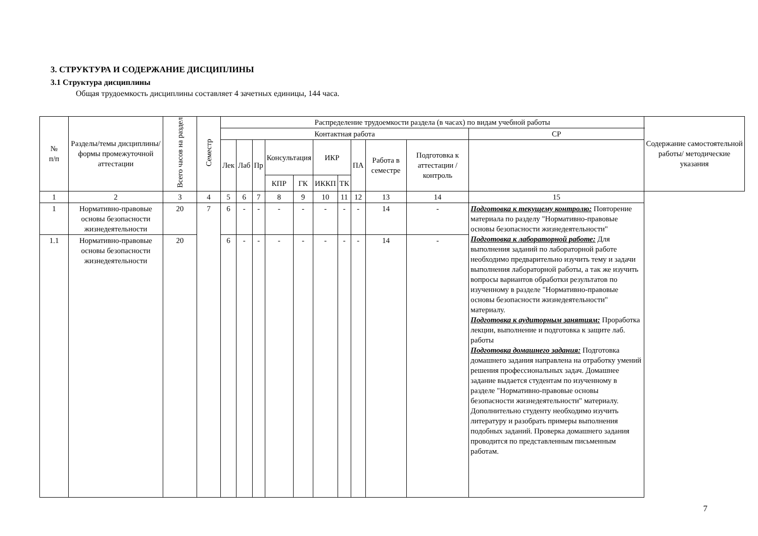3. СТРУКТУРА И СОДЕРЖАНИЕ ДИСЦИПЛИНЫ
3.1 Структура дисциплины
Общая трудоемкость дисциплины составляет 4 зачетных единицы, 144 часа.
| № п/п | Разделы/темы дисциплины/формы промежуточной аттестации | Всего часов на раздел | Семестр | Распределение трудоемкости раздела (в часах) по видам учебной работы | | | | | | | | | | | Содержание самостоятельной работы/ методические указания |
| --- | --- | --- | --- | --- | --- | --- | --- | --- | --- | --- | --- | --- | --- | --- | --- |
| | | | | Контактная работа | | | | | | | | | | СР | |
| | | | | Лек | Лаб | Пр | Консультация | | ИКР | | ПА | Работа в семестре | Подготовка к аттестации /контроль | | |
| | | | | | | | КПР | ГК | ИККП | ТК | | | | | |
| 1 | 2 | 3 | 4 | 5 | 6 | 7 | 8 | 9 | 10 | 11 | 12 | 13 | 14 | 15 | |
| 1 | Нормативно-правовые основы безопасности жизнедеятельности | 20 | 7 | 6 | - | - | - | - | - | - | - | 14 | - | Подготовка к текущему контролю: Повторение материала по разделу "Нормативно-правовые основы безопасности жизнедеятельности" Подготовка к лабораторной работе: Для выполнения заданий по лабораторной работе необходимо предварительно изучить тему и задачи выполнения лабораторной работы, а так же изучить вопросы вариантов обработки результатов по изученному в разделе "Нормативно-правовые основы безопасности жизнедеятельности" материалу. Подготовка к аудиторным занятиям: Проработка лекции, выполнение и подготовка к защите лаб. работы Подготовка домашнего задания: Подготовка домашнего задания направлена на отработку умений решения профессиональных задач. Домашнее задание выдается студентам по изученному в разделе "Нормативно-правовые основы безопасности жизнедеятельности" материалу. Дополнительно студенту необходимо изучить литературу и разобрать примеры выполнения подобных заданий. Проверка домашнего задания проводится по представленным письменным работам. | |
| 1.1 | Нормативно-правовые основы безопасности жизнедеятельности | 20 | | 6 | - | - | - | - | - | - | - | 14 | - | | |
7